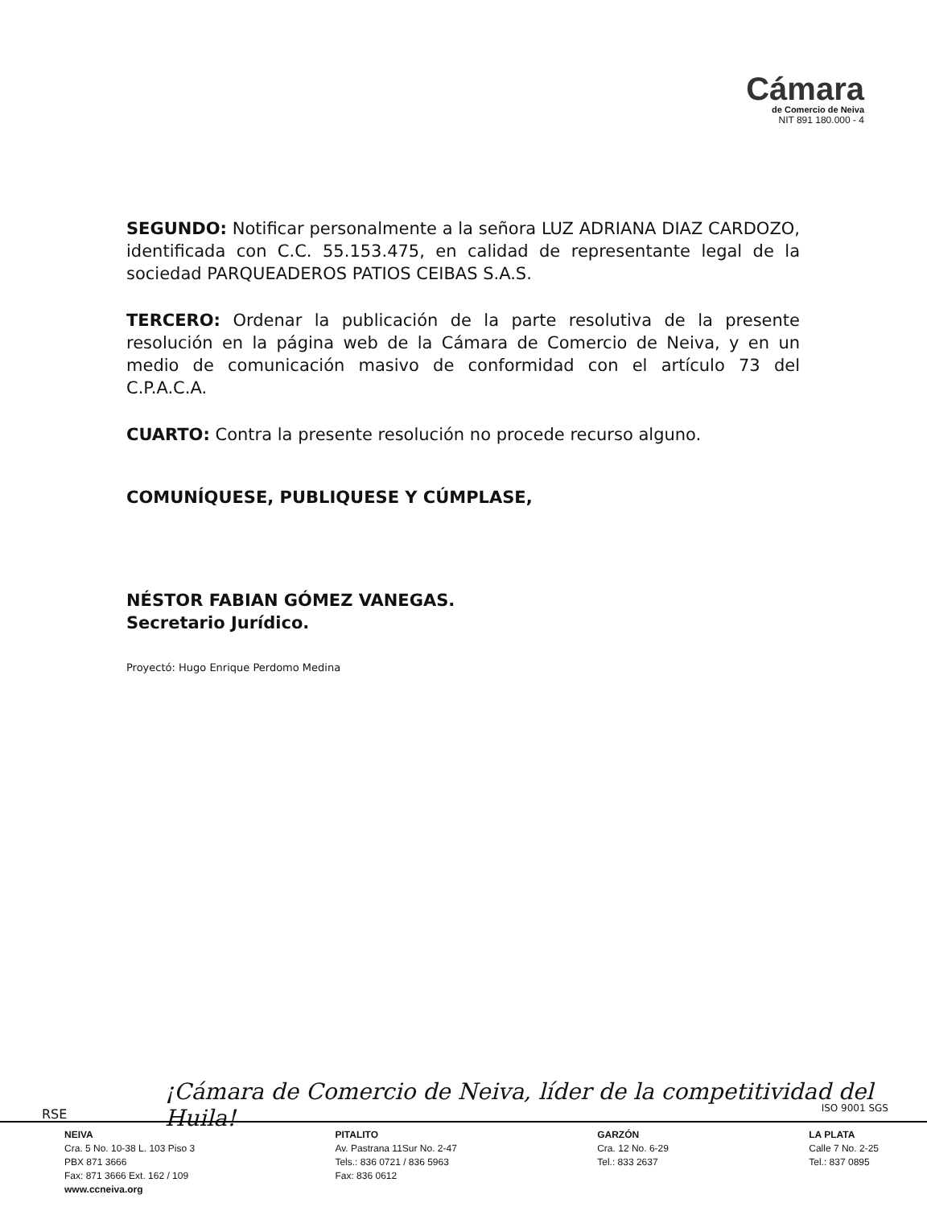Cámara
de Comercio de Neiva
NIT 891 180.000 - 4
SEGUNDO: Notificar personalmente a la señora LUZ ADRIANA DIAZ CARDOZO, identificada con C.C. 55.153.475, en calidad de representante legal de la sociedad PARQUEADEROS PATIOS CEIBAS S.A.S.
TERCERO: Ordenar la publicación de la parte resolutiva de la presente resolución en la página web de la Cámara de Comercio de Neiva, y en un medio de comunicación masivo de conformidad con el artículo 73 del C.P.A.C.A.
CUARTO: Contra la presente resolución no procede recurso alguno.
COMUNÍQUESE, PUBLIQUESE Y CÚMPLASE,
NÉSTOR FABIAN GÓMEZ VANEGAS.
Secretario Jurídico.
Proyectó: Hugo Enrique Perdomo Medina
RSE
¡Cámara de Comercio de Neiva, líder de la competitividad del Huila!
ISO 9001 SGS
NEIVA
Cra. 5 No. 10-38 L. 103 Piso 3
PBX 871 3666
Fax: 871 3666 Ext. 162 / 109
www.ccneiva.org
PITALITO
Av. Pastrana 11Sur No. 2-47
Tels.: 836 0721 / 836 5963
Fax: 836 0612
GARZÓN
Cra. 12 No. 6-29
Tel.: 833 2637
LA PLATA
Calle 7 No. 2-25
Tel.: 837 0895